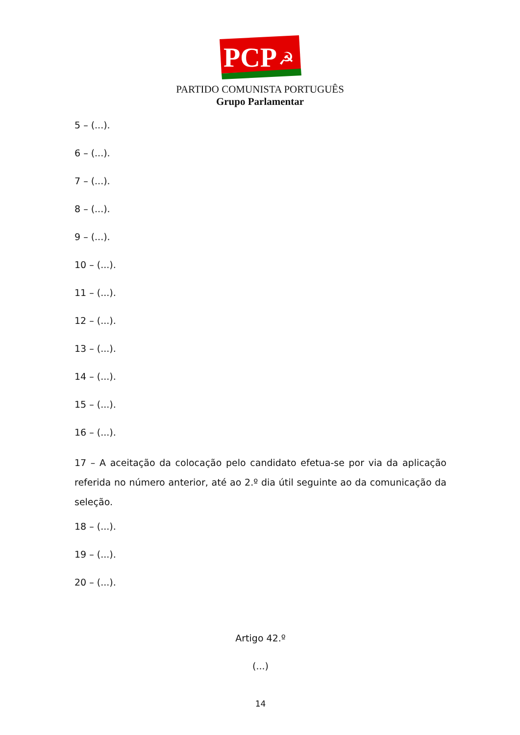PCP
☭
PARTIDO COMUNISTA PORTUGUÊS
Grupo Parlamentar
5 – (...).
6 – (...).
7 – (...).
8 – (...).
9 – (...).
10 – (...).
11 – (...).
12 – (...).
13 – (...).
14 – (...).
15 – (...).
16 – (...).
17 – A aceitação da colocação pelo candidato efetua-se por via da aplicação referida no número anterior, até ao 2.º dia útil seguinte ao da comunicação da seleção.
18 – (...).
19 – (...).
20 – (...).
Artigo 42.º
(...)
14